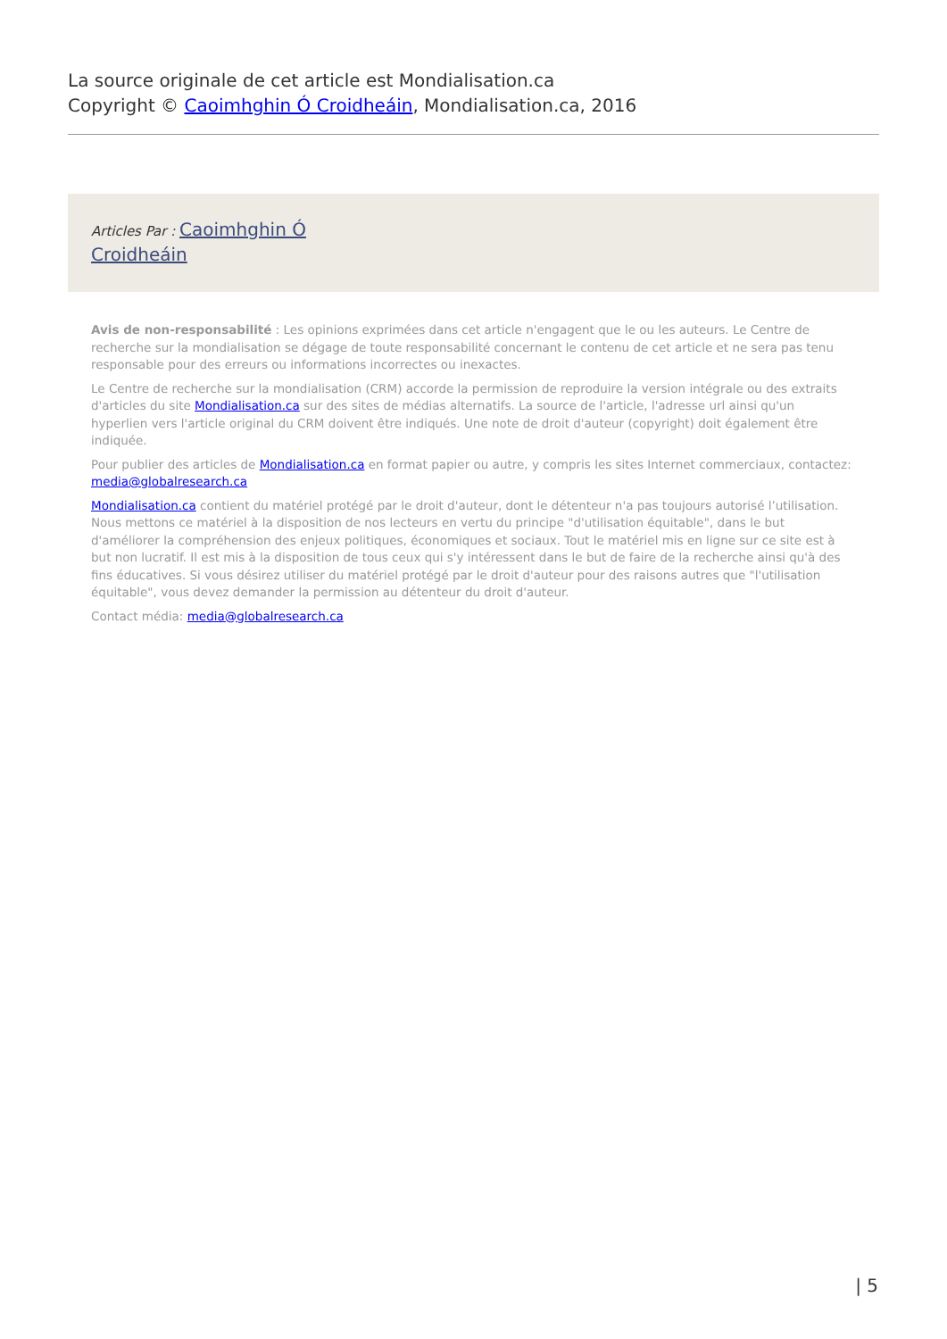La source originale de cet article est Mondialisation.ca
Copyright © Caoimhghin Ó Croidheáin, Mondialisation.ca, 2016
Articles Par : Caoimhghin Ó
Croidheáin
Avis de non-responsabilité : Les opinions exprimées dans cet article n'engagent que le ou les auteurs. Le Centre de recherche sur la mondialisation se dégage de toute responsabilité concernant le contenu de cet article et ne sera pas tenu responsable pour des erreurs ou informations incorrectes ou inexactes.
Le Centre de recherche sur la mondialisation (CRM) accorde la permission de reproduire la version intégrale ou des extraits d'articles du site Mondialisation.ca sur des sites de médias alternatifs. La source de l'article, l'adresse url ainsi qu'un hyperlien vers l'article original du CRM doivent être indiqués. Une note de droit d'auteur (copyright) doit également être indiquée.
Pour publier des articles de Mondialisation.ca en format papier ou autre, y compris les sites Internet commerciaux, contactez: media@globalresearch.ca
Mondialisation.ca contient du matériel protégé par le droit d'auteur, dont le détenteur n'a pas toujours autorisé l’utilisation. Nous mettons ce matériel à la disposition de nos lecteurs en vertu du principe "d'utilisation équitable", dans le but d'améliorer la compréhension des enjeux politiques, économiques et sociaux. Tout le matériel mis en ligne sur ce site est à but non lucratif. Il est mis à la disposition de tous ceux qui s'y intéressent dans le but de faire de la recherche ainsi qu'à des fins éducatives. Si vous désirez utiliser du matériel protégé par le droit d'auteur pour des raisons autres que "l'utilisation équitable", vous devez demander la permission au détenteur du droit d'auteur.
Contact média: media@globalresearch.ca
| 5